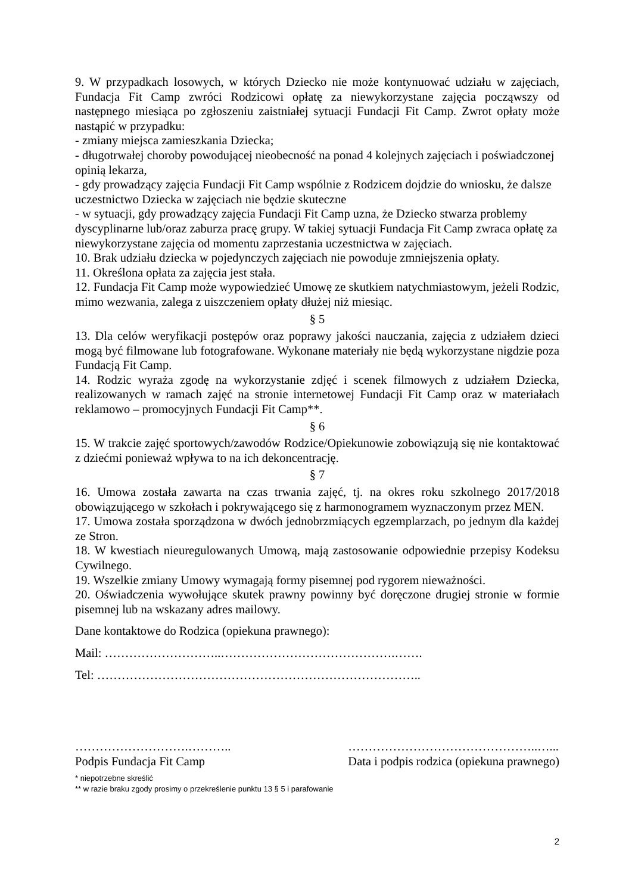9. W przypadkach losowych, w których Dziecko nie może kontynuować udziału w zajęciach, Fundacja Fit Camp zwróci Rodzicowi opłatę za niewykorzystane zajęcia począwszy od następnego miesiąca po zgłoszeniu zaistniałej sytuacji Fundacji Fit Camp. Zwrot opłaty może nastąpić w przypadku:
- zmiany miejsca zamieszkania Dziecka;
- długotrwałej choroby powodującej nieobecność na ponad 4 kolejnych zajęciach i poświadczonej opinią lekarza,
- gdy prowadzący zajęcia Fundacji Fit Camp wspólnie z Rodzicem dojdzie do wniosku, że dalsze uczestnictwo Dziecka w zajęciach nie będzie skuteczne
- w sytuacji, gdy prowadzący zajęcia Fundacji Fit Camp uzna, że Dziecko stwarza problemy dyscyplinarne lub/oraz zaburza pracę grupy. W takiej sytuacji Fundacja Fit Camp zwraca opłatę za niewykorzystane zajęcia od momentu zaprzestania uczestnictwa w zajęciach.
10. Brak udziału dziecka w pojedynczych zajęciach nie powoduje zmniejszenia opłaty.
11. Określona opłata za zajęcia jest stała.
12. Fundacja Fit Camp może wypowiedzieć Umowę ze skutkiem natychmiastowym, jeżeli Rodzic, mimo wezwania, zalega z uiszczeniem opłaty dłużej niż miesiąc.
§ 5
13. Dla celów weryfikacji postępów oraz poprawy jakości nauczania, zajęcia z udziałem dzieci mogą być filmowane lub fotografowane. Wykonane materiały nie będą wykorzystane nigdzie poza Fundacją Fit Camp.
14. Rodzic wyraża zgodę na wykorzystanie zdjęć i scenek filmowych z udziałem Dziecka, realizowanych w ramach zajęć na stronie internetowej Fundacji Fit Camp oraz w materiałach reklamowo – promocyjnych Fundacji Fit Camp**.
§ 6
15. W trakcie zajęć sportowych/zawodów Rodzice/Opiekunowie zobowiązują się nie kontaktować z dziećmi ponieważ wpływa to na ich dekoncentrację.
§ 7
16. Umowa została zawarta na czas trwania zajęć, tj. na okres roku szkolnego 2017/2018 obowiązującego w szkołach i pokrywającego się z harmonogramem wyznaczonym przez MEN.
17. Umowa została sporządzona w dwóch jednobrzmiących egzemplarzach, po jednym dla każdej ze Stron.
18. W kwestiach nieuregulowanych Umową, mają zastosowanie odpowiednie przepisy Kodeksu Cywilnego.
19. Wszelkie zmiany Umowy wymagają formy pisemnej pod rygorem nieważności.
20. Oświadczenia wywołujące skutek prawny powinny być doręczone drugiej stronie w formie pisemnej lub na wskazany adres mailowy.
Dane kontaktowe do Rodzica (opiekuna prawnego):
Mail: ………………………..…………………………………….…….
Tel: ……………………………………………………………………..
……………………….………..
Podpis Fundacja Fit Camp
………………………………………..…...
Data i podpis rodzica (opiekuna prawnego)
* niepotrzebne skreślić
** w razie braku zgody prosimy o przekreślenie punktu 13 § 5 i parafowanie
2